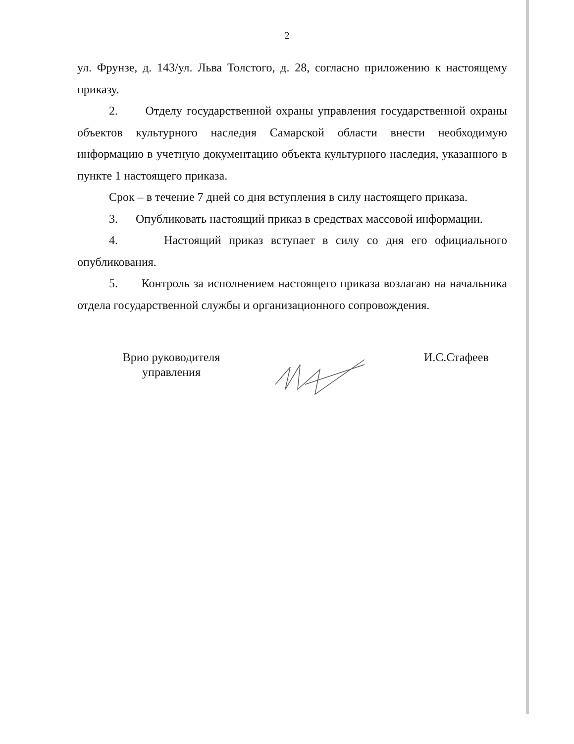2
ул. Фрунзе, д. 143/ул. Льва Толстого, д. 28, согласно приложению к настоящему приказу.
2. Отделу государственной охраны управления государственной охраны объектов культурного наследия Самарской области внести необходимую информацию в учетную документацию объекта культурного наследия, указанного в пункте 1 настоящего приказа.
Срок – в течение 7 дней со дня вступления в силу настоящего приказа.
3. Опубликовать настоящий приказ в средствах массовой информации.
4. Настоящий приказ вступает в силу со дня его официального опубликования.
5. Контроль за исполнением настоящего приказа возлагаю на начальника отдела государственной службы и организационного сопровождения.
Врио руководителя
управления
И.С.Стафеев